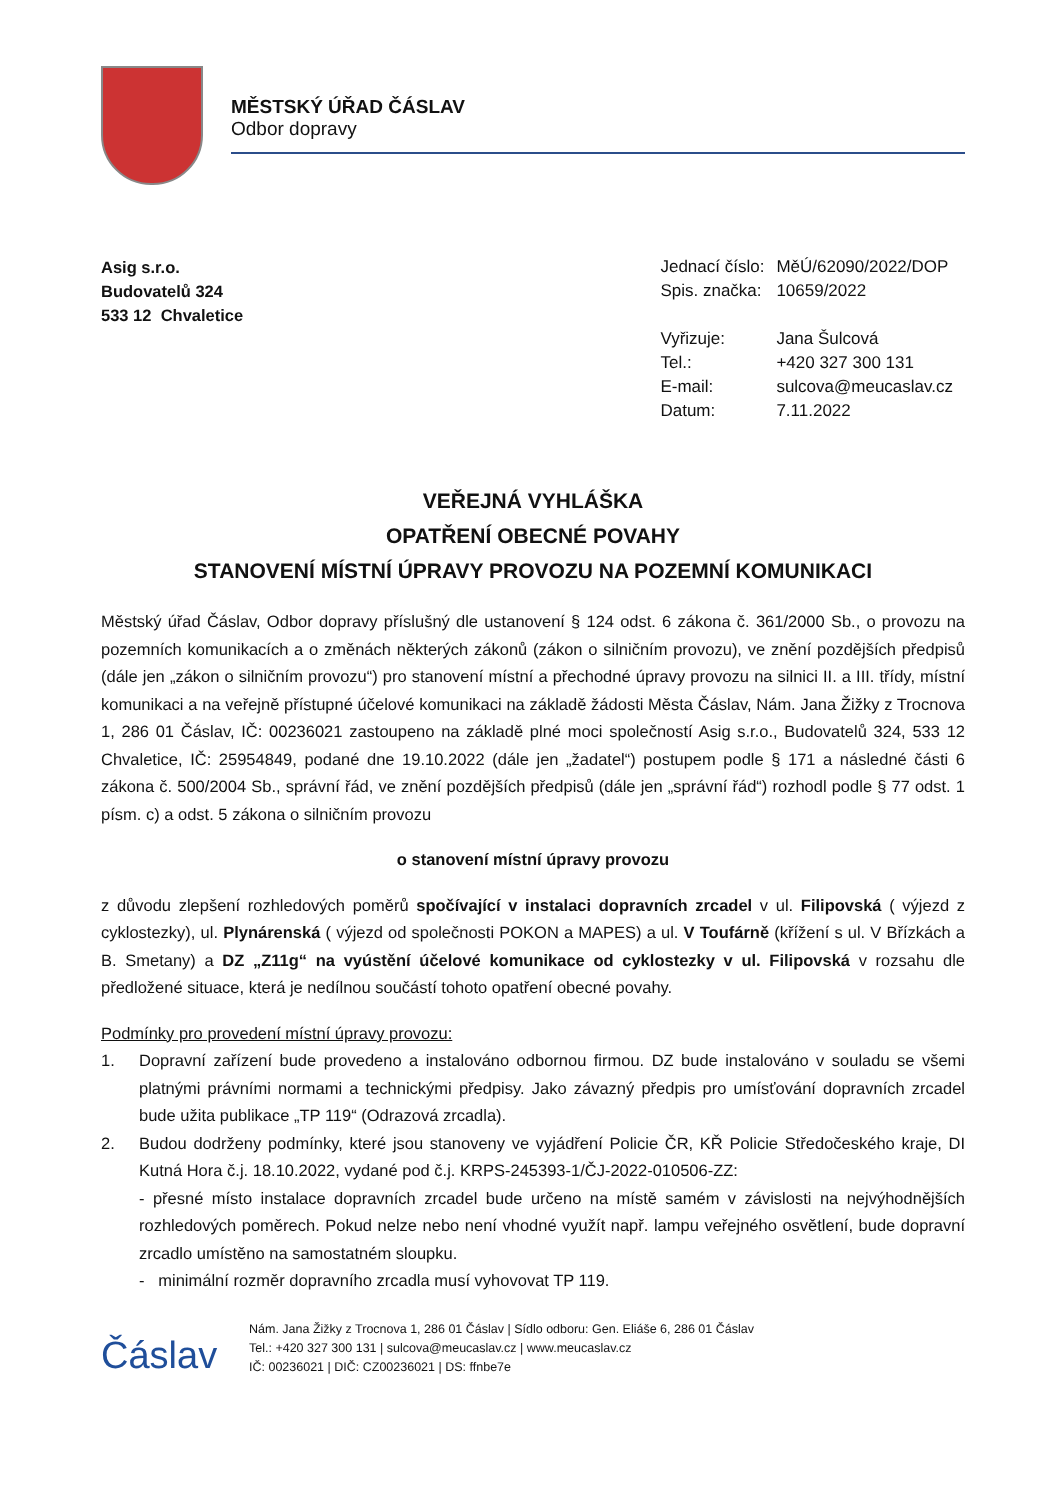MĚSTSKÝ ÚŘAD ČÁSLAV
Odbor dopravy
Asig s.r.o.
Budovatelů 324
533 12 Chvaletice
| Jednací číslo: | MěÚ/62090/2022/DOP |
| Spis. značka: | 10659/2022 |
| Vyřizuje: | Jana Šulcová |
| Tel.: | +420 327 300 131 |
| E-mail: | sulcova@meucaslav.cz |
| Datum: | 7.11.2022 |
VEŘEJNÁ VYHLÁŠKA
OPATŘENÍ OBECNÉ POVAHY
STANOVENÍ MÍSTNÍ ÚPRAVY PROVOZU NA POZEMNÍ KOMUNIKACI
Městský úřad Čáslav, Odbor dopravy příslušný dle ustanovení § 124 odst. 6 zákona č. 361/2000 Sb., o provozu na pozemních komunikacích a o změnách některých zákonů (zákon o silničním provozu), ve znění pozdějších předpisů (dále jen „zákon o silničním provozu“) pro stanovení místní a přechodné úpravy provozu na silnici II. a III. třídy, místní komunikaci a na veřejně přístupné účelové komunikaci na základě žádosti Města Čáslav, Nám. Jana Žižky z Trocnova 1, 286 01 Čáslav, IČ: 00236021 zastoupeno na základě plné moci společností Asig s.r.o., Budovatelů 324, 533 12 Chvaletice, IČ: 25954849, podané dne 19.10.2022 (dále jen „žadatel“) postupem podle § 171 a následné části 6 zákona č. 500/2004 Sb., správní řád, ve znění pozdějších předpisů (dále jen „správní řád“) rozhodl podle § 77 odst. 1 písm. c) a odst. 5 zákona o silničním provozu
o stanovení místní úpravy provozu
z důvodu zlepšení rozhledových poměrů spočívající v instalaci dopravních zrcadel v ul. Filipovská ( výjezd z cyklostezky), ul. Plynárenská ( výjezd od společnosti POKON a MAPES) a ul. V Toufárně (křížení s ul. V Břízkách a B. Smetany) a DZ „Z11g“ na vyústění účelové komunikace od cyklostezky v ul. Filipovská v rozsahu dle předložené situace, která je nedílnou součástí tohoto opatření obecné povahy.
Podmínky pro provedení místní úpravy provozu:
1. Dopravní zařízení bude provedeno a instalováno odbornou firmou. DZ bude instalováno v souladu se všemi platnými právními normami a technickými předpisy. Jako závazný předpis pro umísťování dopravních zrcadel bude užita publikace „TP 119“ (Odrazová zrcadla).
2. Budou dodrženy podmínky, které jsou stanoveny ve vyjádření Policie ČR, KŘ Policie Středočeského kraje, DI Kutná Hora č.j. 18.10.2022, vydané pod č.j. KRPS-245393-1/ČJ-2022-010506-ZZ:
- přesné místo instalace dopravních zrcadel bude určeno na místě samém v závislosti na nejvýhodnějších rozhledových poměrech. Pokud nelze nebo není vhodné využít např. lampu veřejného osvětlení, bude dopravní zrcadlo umístěno na samostatném sloupku.
- minimální rozměr dopravního zrcadla musí vyhovovat TP 119.
Čáslav
Nám. Jana Žižky z Trocnova 1, 286 01 Čáslav | Sídlo odboru: Gen. Eliáše 6, 286 01 Čáslav
Tel.: +420 327 300 131 | sulcova@meucaslav.cz | www.meucaslav.cz
IČ: 00236021 | DIČ: CZ00236021 | DS: ffnbe7e